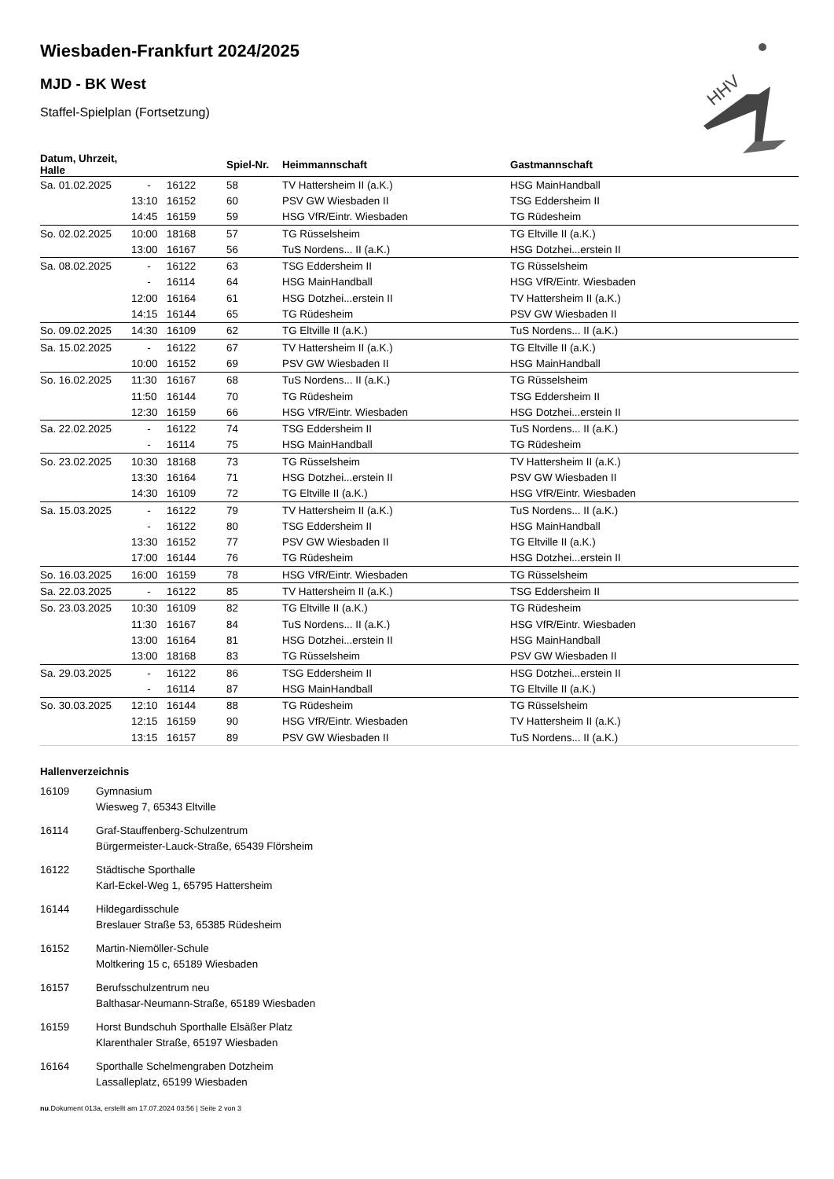HHV
Wiesbaden-Frankfurt 2024/2025
MJD - BK West
Staffel-Spielplan (Fortsetzung)
| Datum, Uhrzeit, Halle | | | Spiel-Nr. | Heimmannschaft | Gastmannschaft |
| --- | --- | --- | --- | --- | --- |
| Sa. 01.02.2025 | - | 16122 | 58 | TV Hattersheim II (a.K.) | HSG MainHandball |
| | 13:10 | 16152 | 60 | PSV GW Wiesbaden II | TSG Eddersheim II |
| | 14:45 | 16159 | 59 | HSG VfR/Eintr. Wiesbaden | TG Rüdesheim |
| So. 02.02.2025 | 10:00 | 18168 | 57 | TG Rüsselsheim | TG Eltville II (a.K.) |
| | 13:00 | 16167 | 56 | TuS Nordens... II (a.K.) | HSG Dotzhei...erstein II |
| Sa. 08.02.2025 | - | 16122 | 63 | TSG Eddersheim II | TG Rüsselsheim |
| | - | 16114 | 64 | HSG MainHandball | HSG VfR/Eintr. Wiesbaden |
| | 12:00 | 16164 | 61 | HSG Dotzhei...erstein II | TV Hattersheim II (a.K.) |
| | 14:15 | 16144 | 65 | TG Rüdesheim | PSV GW Wiesbaden II |
| So. 09.02.2025 | 14:30 | 16109 | 62 | TG Eltville II (a.K.) | TuS Nordens... II (a.K.) |
| Sa. 15.02.2025 | - | 16122 | 67 | TV Hattersheim II (a.K.) | TG Eltville II (a.K.) |
| | 10:00 | 16152 | 69 | PSV GW Wiesbaden II | HSG MainHandball |
| So. 16.02.2025 | 11:30 | 16167 | 68 | TuS Nordens... II (a.K.) | TG Rüsselsheim |
| | 11:50 | 16144 | 70 | TG Rüdesheim | TSG Eddersheim II |
| | 12:30 | 16159 | 66 | HSG VfR/Eintr. Wiesbaden | HSG Dotzhei...erstein II |
| Sa. 22.02.2025 | - | 16122 | 74 | TSG Eddersheim II | TuS Nordens... II (a.K.) |
| | - | 16114 | 75 | HSG MainHandball | TG Rüdesheim |
| So. 23.02.2025 | 10:30 | 18168 | 73 | TG Rüsselsheim | TV Hattersheim II (a.K.) |
| | 13:30 | 16164 | 71 | HSG Dotzhei...erstein II | PSV GW Wiesbaden II |
| | 14:30 | 16109 | 72 | TG Eltville II (a.K.) | HSG VfR/Eintr. Wiesbaden |
| Sa. 15.03.2025 | - | 16122 | 79 | TV Hattersheim II (a.K.) | TuS Nordens... II (a.K.) |
| | - | 16122 | 80 | TSG Eddersheim II | HSG MainHandball |
| | 13:30 | 16152 | 77 | PSV GW Wiesbaden II | TG Eltville II (a.K.) |
| | 17:00 | 16144 | 76 | TG Rüdesheim | HSG Dotzhei...erstein II |
| So. 16.03.2025 | 16:00 | 16159 | 78 | HSG VfR/Eintr. Wiesbaden | TG Rüsselsheim |
| Sa. 22.03.2025 | - | 16122 | 85 | TV Hattersheim II (a.K.) | TSG Eddersheim II |
| So. 23.03.2025 | 10:30 | 16109 | 82 | TG Eltville II (a.K.) | TG Rüdesheim |
| | 11:30 | 16167 | 84 | TuS Nordens... II (a.K.) | HSG VfR/Eintr. Wiesbaden |
| | 13:00 | 16164 | 81 | HSG Dotzhei...erstein II | HSG MainHandball |
| | 13:00 | 18168 | 83 | TG Rüsselsheim | PSV GW Wiesbaden II |
| Sa. 29.03.2025 | - | 16122 | 86 | TSG Eddersheim II | HSG Dotzhei...erstein II |
| | - | 16114 | 87 | HSG MainHandball | TG Eltville II (a.K.) |
| So. 30.03.2025 | 12:10 | 16144 | 88 | TG Rüdesheim | TG Rüsselsheim |
| | 12:15 | 16159 | 90 | HSG VfR/Eintr. Wiesbaden | TV Hattersheim II (a.K.) |
| | 13:15 | 16157 | 89 | PSV GW Wiesbaden II | TuS Nordens... II (a.K.) |
Hallenverzeichnis
| 16109 | Gymnasium Wiesweg 7, 65343 Eltville |
| 16114 | Graf-Stauffenberg-Schulzentrum Bürgermeister-Lauck-Straße, 65439 Flörsheim |
| 16122 | Städtische Sporthalle Karl-Eckel-Weg 1, 65795 Hattersheim |
| 16144 | Hildegardisschule Breslauer Straße 53, 65385 Rüdesheim |
| 16152 | Martin-Niemöller-Schule Moltkering 15 c, 65189 Wiesbaden |
| 16157 | Berufsschulzentrum neu Balthasar-Neumann-Straße, 65189 Wiesbaden |
| 16159 | Horst Bundschuh Sporthalle Elsäßer Platz Klarenthaler Straße, 65197 Wiesbaden |
| 16164 | Sporthalle Schelmengraben Dotzheim Lassalleplatz, 65199 Wiesbaden |
nu.Dokument 013a, erstellt am 17.07.2024 03:56 | Seite 2 von 3